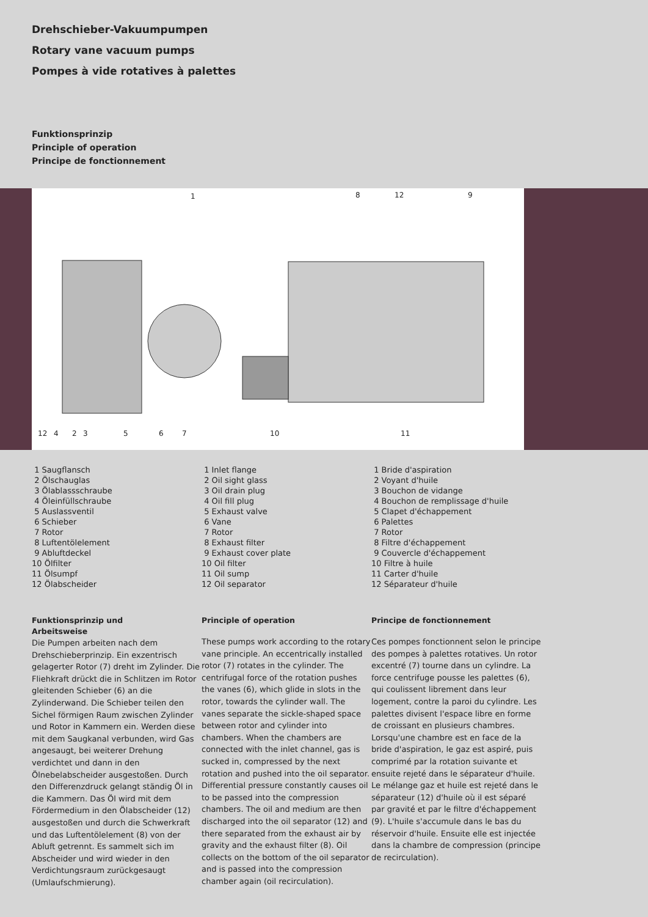Drehschieber-Vakuumpumpen
Rotary vane vacuum pumps
Pompes à vide rotatives à palettes
Funktionsprinzip
Principle of operation
Principe de fonctionnement
1 8 12 9
12 4 2 3 5 6 7 10 11
1 Saugflansch
2 Ölschauglas
3 Ölablassschraube
4 Öleinfüllschraube
5 Auslassventil
6 Schieber
7 Rotor
8 Luftentölelement
9 Abluftdeckel
10 Ölfilter
11 Ölsumpf
12 Ölabscheider
Funktionsprinzip und
Arbeitsweise
Die Pumpen arbeiten nach dem Drehschieberprinzip. Ein exzentrisch gelagerter Rotor (7) dreht im Zylinder. Die Fliehkraft drückt die in Schlitzen im Rotor gleitenden Schieber (6) an die Zylinderwand. Die Schieber teilen den Sichel förmigen Raum zwischen Zylinder und Rotor in Kammern ein. Werden diese mit dem Saugkanal verbunden, wird Gas angesaugt, bei weiterer Drehung verdichtet und dann in den Ölnebelabscheider ausgestoßen. Durch den Differenzdruck gelangt ständig Öl in die Kammern. Das Öl wird mit dem Fördermedium in den Ölabscheider (12) ausgestoßen und durch die Schwerkraft und das Luftentölelement (8) von der Abluft getrennt. Es sammelt sich im Abscheider und wird wieder in den Verdichtungsraum zurückgesaugt (Umlaufschmierung).
1 Inlet flange
2 Oil sight glass
3 Oil drain plug
4 Oil fill plug
5 Exhaust valve
6 Vane
7 Rotor
8 Exhaust filter
9 Exhaust cover plate
10 Oil filter
11 Oil sump
12 Oil separator
Principle of operation
These pumps work according to the rotary vane principle. An eccentrically installed rotor (7) rotates in the cylinder. The centrifugal force of the rotation pushes the vanes (6), which glide in slots in the rotor, towards the cylinder wall. The vanes separate the sickle-shaped space between rotor and cylinder into chambers. When the chambers are connected with the inlet channel, gas is sucked in, compressed by the next rotation and pushed into the oil separator. Differential pressure constantly causes oil to be passed into the compression chambers. The oil and medium are then discharged into the oil separator (12) and there separated from the exhaust air by gravity and the exhaust filter (8). Oil collects on the bottom of the oil separator and is passed into the compression chamber again (oil recirculation).
1 Bride d'aspiration
2 Voyant d'huile
3 Bouchon de vidange
4 Bouchon de remplissage d'huile
5 Clapet d'échappement
6 Palettes
7 Rotor
8 Filtre d'échappement
9 Couvercle d'échappement
10 Filtre à huile
11 Carter d'huile
12 Séparateur d'huile
Principe de fonctionnement
Ces pompes fonctionnent selon le principe des pompes à palettes rotatives. Un rotor excentré (7) tourne dans un cylindre. La force centrifuge pousse les palettes (6), qui coulissent librement dans leur logement, contre la paroi du cylindre. Les palettes divisent l'espace libre en forme de croissant en plusieurs chambres. Lorsqu'une chambre est en face de la bride d'aspiration, le gaz est aspiré, puis comprimé par la rotation suivante et ensuite rejeté dans le séparateur d'huile. Le mélange gaz et huile est rejeté dans le séparateur (12) d'huile où il est séparé par gravité et par le filtre d'échappement (9). L'huile s'accumule dans le bas du réservoir d'huile. Ensuite elle est injectée dans la chambre de compression (principe de recirculation).